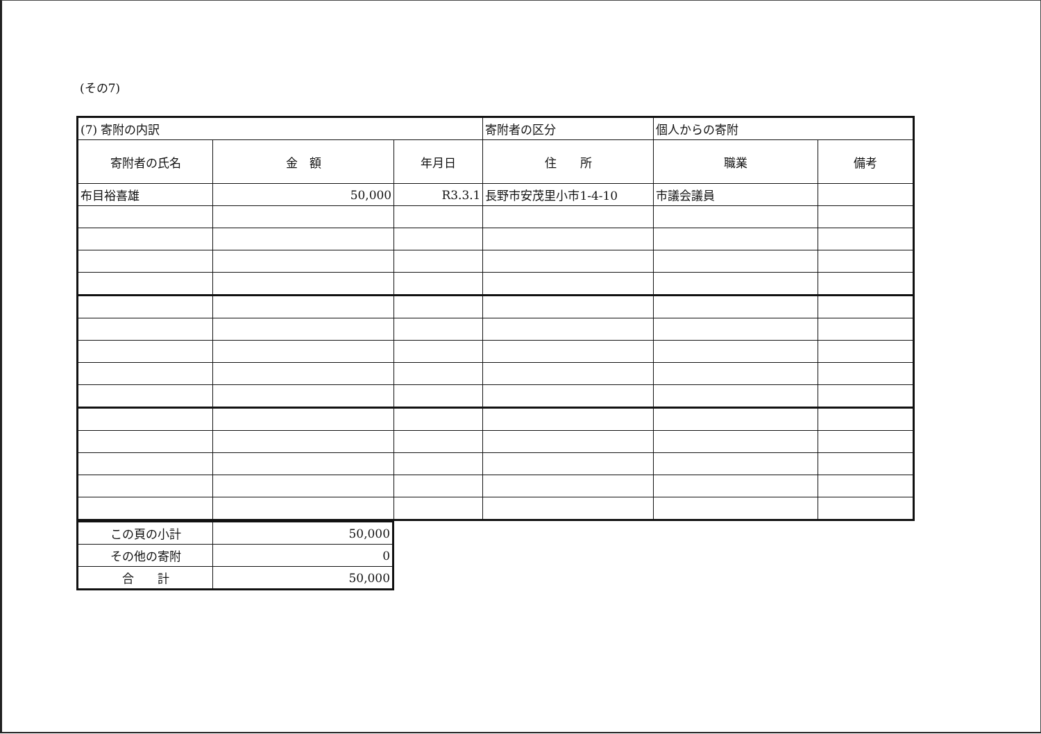(その7)
| (7) 寄附の内訳 | | | 寄附者の区分 | 個人からの寄附 | |
| 寄附者の氏名 | 金 額 | 年月日 | 住 所 | 職業 | 備考 |
| 布目裕喜雄 | 50,000 | R3.3.1 | 長野市安茂里小市1-4-10 | 市議会議員 | |
| この頁の小計 | 50,000 |
| その他の寄附 | 0 |
| 合 計 | 50,000 |